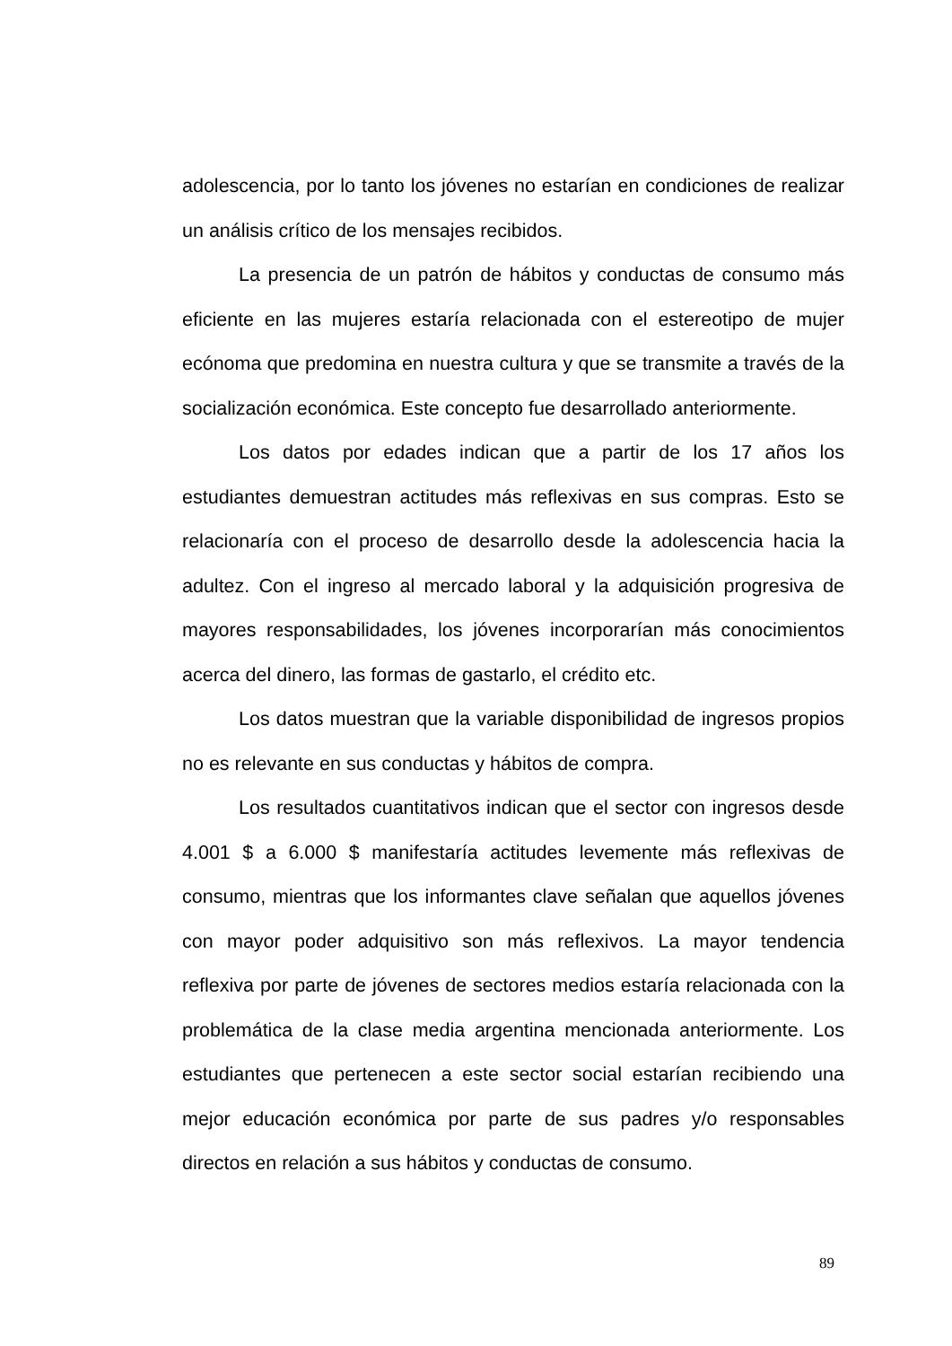adolescencia, por lo tanto los jóvenes no estarían en condiciones de realizar un análisis crítico de los mensajes recibidos.
La presencia de un patrón de hábitos y conductas de consumo más eficiente en las mujeres estaría relacionada con el estereotipo de mujer ecónoma que predomina en nuestra cultura y que se transmite a través de la socialización económica. Este concepto fue desarrollado anteriormente.
Los datos por edades indican que a partir de los 17 años los estudiantes demuestran actitudes más reflexivas en sus compras. Esto se relacionaría con el proceso de desarrollo desde la adolescencia hacia la adultez. Con el ingreso al mercado laboral y la adquisición progresiva de mayores responsabilidades, los jóvenes incorporarían más conocimientos acerca del dinero, las formas de gastarlo, el crédito etc.
Los datos muestran que la variable disponibilidad de ingresos propios no es relevante en sus conductas y hábitos de compra.
Los resultados cuantitativos indican que el sector con ingresos desde 4.001 $ a 6.000 $ manifestaría actitudes levemente más reflexivas de consumo, mientras que los informantes clave señalan que aquellos jóvenes con mayor poder adquisitivo son más reflexivos. La mayor tendencia reflexiva por parte de jóvenes de sectores medios estaría relacionada con la problemática de la clase media argentina mencionada anteriormente. Los estudiantes que pertenecen a este sector social estarían recibiendo una mejor educación económica por parte de sus padres y/o responsables directos en relación a sus hábitos y conductas de consumo.
89